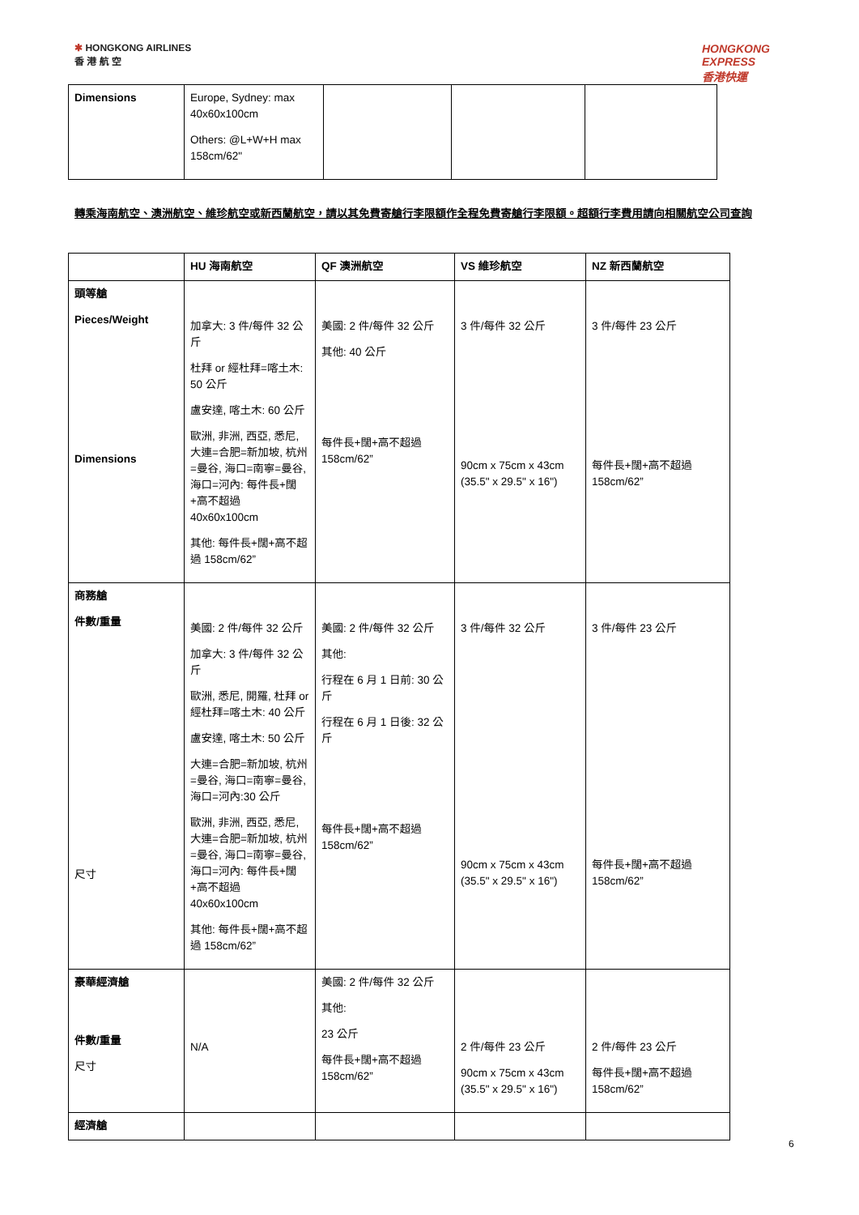✱ HONGKONG AIRLINES
香 港 航 空
HONGKONG
EXPRESS
香港快運
| Dimensions | Europe, Sydney: max 40x60x100cm Others: @L+W+H max 158cm/62" | | | |
轉乘海南航空、澳洲航空、維珍航空或新西蘭航空，請以其免費寄艙行李限額作全程免費寄艙行李限額。超額行李費用請向相關航空公司查詢
| | HU 海南航空 | QF 澳洲航空 | VS 維珍航空 | NZ 新西蘭航空 |
| 頭等艙 Pieces/Weight Dimensions | 加拿大: 3 件/每件 32 公斤 杜拜 or 經杜拜=喀土木: 50 公斤 盧安達, 喀土木: 60 公斤 歐洲, 非洲, 西亞, 悉尼, 大連=合肥=新加坡, 杭州=曼谷, 海口=南寧=曼谷, 海口=河內: 每件長+闊+高不超過 40x60x100cm 其他: 每件長+闊+高不超過 158cm/62” | 美國: 2 件/每件 32 公斤 其他: 40 公斤 每件長+闊+高不超過 158cm/62” | 3 件/每件 32 公斤 90cm x 75cm x 43cm (35.5" x 29.5" x 16") | 3 件/每件 23 公斤 每件長+闊+高不超過 158cm/62” |
| 商務艙 件數/重量 尺寸 | 美國: 2 件/每件 32 公斤 加拿大: 3 件/每件 32 公斤 歐洲, 悉尼, 開羅, 杜拜 or 經杜拜=喀土木: 40 公斤 盧安達, 喀土木: 50 公斤 大連=合肥=新加坡, 杭州=曼谷, 海口=南寧=曼谷, 海口=河內:30 公斤 歐洲, 非洲, 西亞, 悉尼, 大連=合肥=新加坡, 杭州=曼谷, 海口=南寧=曼谷, 海口=河內: 每件長+闊+高不超過 40x60x100cm 其他: 每件長+闊+高不超過 158cm/62” | 美國: 2 件/每件 32 公斤 其他: 行程在 6 月 1 日前: 30 公斤 行程在 6 月 1 日後: 32 公斤 每件長+闊+高不超過 158cm/62” | 3 件/每件 32 公斤 90cm x 75cm x 43cm (35.5" x 29.5" x 16") | 3 件/每件 23 公斤 每件長+闊+高不超過 158cm/62” |
| 豪華經濟艙 件數/重量 尺寸 | N/A | 美國: 2 件/每件 32 公斤 其他: 23 公斤 每件長+闊+高不超過 158cm/62” | 2 件/每件 23 公斤 90cm x 75cm x 43cm (35.5" x 29.5" x 16") | 2 件/每件 23 公斤 每件長+闊+高不超過 158cm/62” |
| 經濟艙 | | | | |
6